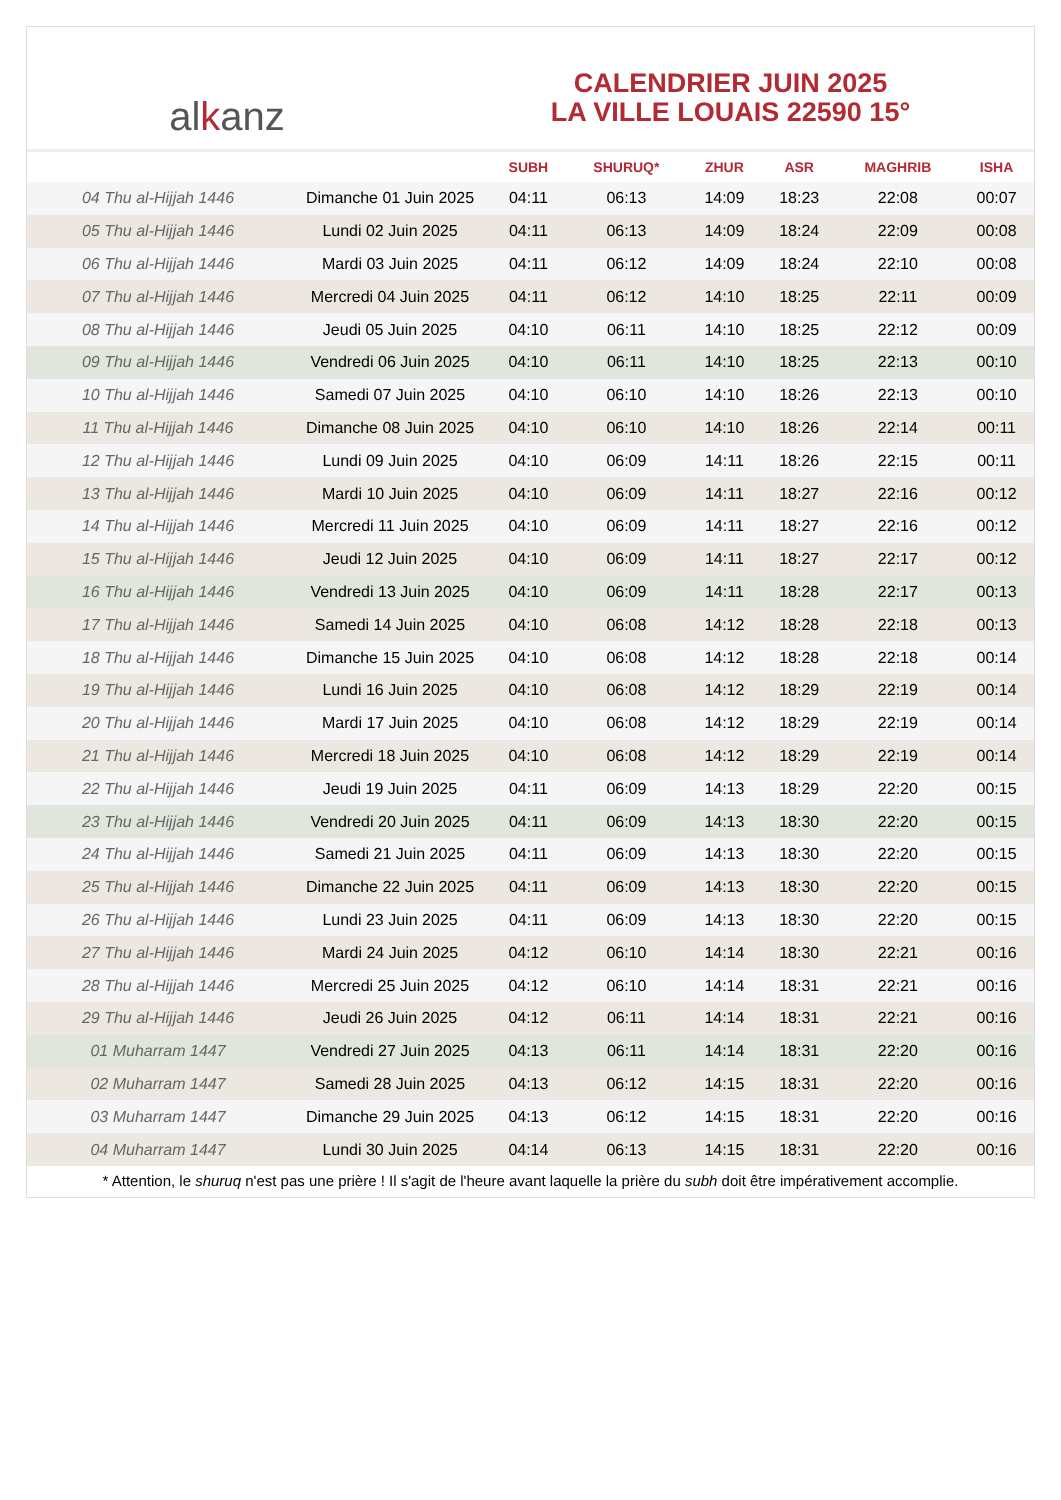al k anz
CALENDRIER JUIN 2025
LA VILLE LOUAIS 22590 15°
| | | SUBH | SHURUQ* | ZHUR | ASR | MAGHRIB | ISHA |
| --- | --- | --- | --- | --- | --- | --- | --- |
| 04 Thu al-Hijjah 1446 | Dimanche 01 Juin 2025 | 04:11 | 06:13 | 14:09 | 18:23 | 22:08 | 00:07 |
| 05 Thu al-Hijjah 1446 | Lundi 02 Juin 2025 | 04:11 | 06:13 | 14:09 | 18:24 | 22:09 | 00:08 |
| 06 Thu al-Hijjah 1446 | Mardi 03 Juin 2025 | 04:11 | 06:12 | 14:09 | 18:24 | 22:10 | 00:08 |
| 07 Thu al-Hijjah 1446 | Mercredi 04 Juin 2025 | 04:11 | 06:12 | 14:10 | 18:25 | 22:11 | 00:09 |
| 08 Thu al-Hijjah 1446 | Jeudi 05 Juin 2025 | 04:10 | 06:11 | 14:10 | 18:25 | 22:12 | 00:09 |
| 09 Thu al-Hijjah 1446 | Vendredi 06 Juin 2025 | 04:10 | 06:11 | 14:10 | 18:25 | 22:13 | 00:10 |
| 10 Thu al-Hijjah 1446 | Samedi 07 Juin 2025 | 04:10 | 06:10 | 14:10 | 18:26 | 22:13 | 00:10 |
| 11 Thu al-Hijjah 1446 | Dimanche 08 Juin 2025 | 04:10 | 06:10 | 14:10 | 18:26 | 22:14 | 00:11 |
| 12 Thu al-Hijjah 1446 | Lundi 09 Juin 2025 | 04:10 | 06:09 | 14:11 | 18:26 | 22:15 | 00:11 |
| 13 Thu al-Hijjah 1446 | Mardi 10 Juin 2025 | 04:10 | 06:09 | 14:11 | 18:27 | 22:16 | 00:12 |
| 14 Thu al-Hijjah 1446 | Mercredi 11 Juin 2025 | 04:10 | 06:09 | 14:11 | 18:27 | 22:16 | 00:12 |
| 15 Thu al-Hijjah 1446 | Jeudi 12 Juin 2025 | 04:10 | 06:09 | 14:11 | 18:27 | 22:17 | 00:12 |
| 16 Thu al-Hijjah 1446 | Vendredi 13 Juin 2025 | 04:10 | 06:09 | 14:11 | 18:28 | 22:17 | 00:13 |
| 17 Thu al-Hijjah 1446 | Samedi 14 Juin 2025 | 04:10 | 06:08 | 14:12 | 18:28 | 22:18 | 00:13 |
| 18 Thu al-Hijjah 1446 | Dimanche 15 Juin 2025 | 04:10 | 06:08 | 14:12 | 18:28 | 22:18 | 00:14 |
| 19 Thu al-Hijjah 1446 | Lundi 16 Juin 2025 | 04:10 | 06:08 | 14:12 | 18:29 | 22:19 | 00:14 |
| 20 Thu al-Hijjah 1446 | Mardi 17 Juin 2025 | 04:10 | 06:08 | 14:12 | 18:29 | 22:19 | 00:14 |
| 21 Thu al-Hijjah 1446 | Mercredi 18 Juin 2025 | 04:10 | 06:08 | 14:12 | 18:29 | 22:19 | 00:14 |
| 22 Thu al-Hijjah 1446 | Jeudi 19 Juin 2025 | 04:11 | 06:09 | 14:13 | 18:29 | 22:20 | 00:15 |
| 23 Thu al-Hijjah 1446 | Vendredi 20 Juin 2025 | 04:11 | 06:09 | 14:13 | 18:30 | 22:20 | 00:15 |
| 24 Thu al-Hijjah 1446 | Samedi 21 Juin 2025 | 04:11 | 06:09 | 14:13 | 18:30 | 22:20 | 00:15 |
| 25 Thu al-Hijjah 1446 | Dimanche 22 Juin 2025 | 04:11 | 06:09 | 14:13 | 18:30 | 22:20 | 00:15 |
| 26 Thu al-Hijjah 1446 | Lundi 23 Juin 2025 | 04:11 | 06:09 | 14:13 | 18:30 | 22:20 | 00:15 |
| 27 Thu al-Hijjah 1446 | Mardi 24 Juin 2025 | 04:12 | 06:10 | 14:14 | 18:30 | 22:21 | 00:16 |
| 28 Thu al-Hijjah 1446 | Mercredi 25 Juin 2025 | 04:12 | 06:10 | 14:14 | 18:31 | 22:21 | 00:16 |
| 29 Thu al-Hijjah 1446 | Jeudi 26 Juin 2025 | 04:12 | 06:11 | 14:14 | 18:31 | 22:21 | 00:16 |
| 01 Muharram 1447 | Vendredi 27 Juin 2025 | 04:13 | 06:11 | 14:14 | 18:31 | 22:20 | 00:16 |
| 02 Muharram 1447 | Samedi 28 Juin 2025 | 04:13 | 06:12 | 14:15 | 18:31 | 22:20 | 00:16 |
| 03 Muharram 1447 | Dimanche 29 Juin 2025 | 04:13 | 06:12 | 14:15 | 18:31 | 22:20 | 00:16 |
| 04 Muharram 1447 | Lundi 30 Juin 2025 | 04:14 | 06:13 | 14:15 | 18:31 | 22:20 | 00:16 |
* Attention, le shuruq n'est pas une prière ! Il s'agit de l'heure avant laquelle la prière du subh doit être impérativement accomplie.